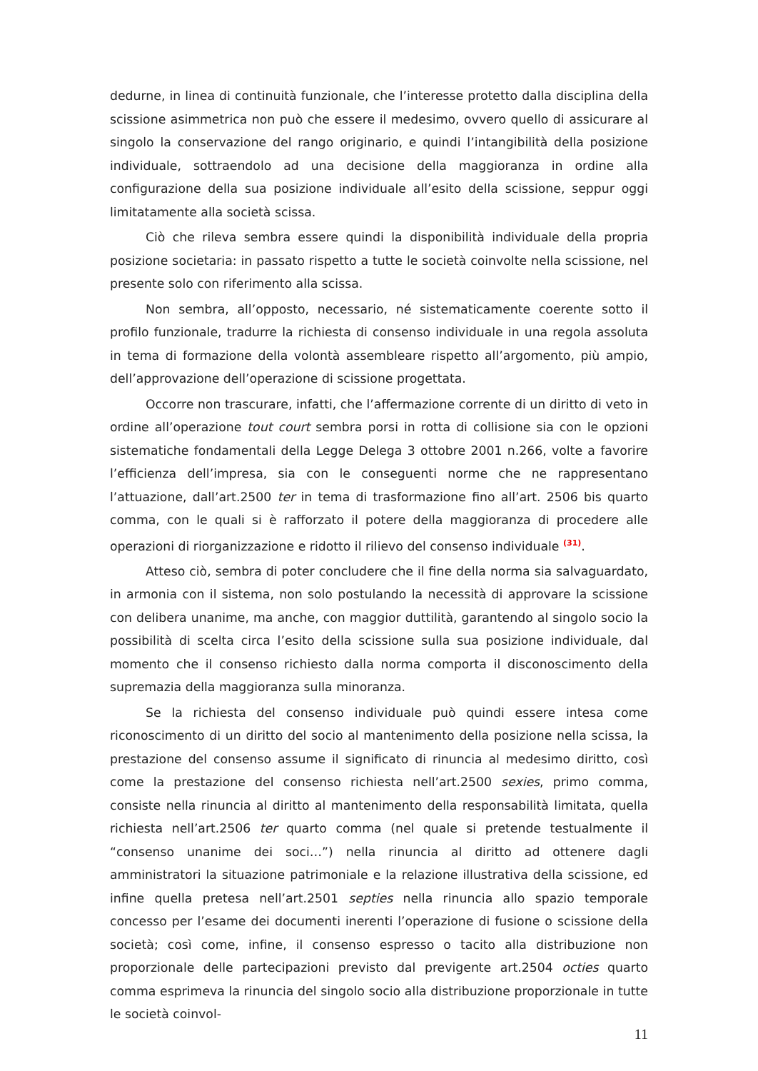dedurne, in linea di continuità funzionale, che l’interesse protetto dalla disciplina della scissione asimmetrica non può che essere il medesimo, ovvero quello di assicurare al singolo la conservazione del rango originario, e quindi l’intangibilità della posizione individuale, sottraendolo ad una decisione della maggioranza in ordine alla configurazione della sua posizione individuale all’esito della scissione, seppur oggi limitatamente alla società scissa.
Ciò che rileva sembra essere quindi la disponibilità individuale della propria posizione societaria: in passato rispetto a tutte le società coinvolte nella scissione, nel presente solo con riferimento alla scissa.
Non sembra, all’opposto, necessario, né sistematicamente coerente sotto il profilo funzionale, tradurre la richiesta di consenso individuale in una regola assoluta in tema di formazione della volontà assembleare rispetto all’argomento, più ampio, dell’approvazione dell’operazione di scissione progettata.
Occorre non trascurare, infatti, che l’affermazione corrente di un diritto di veto in ordine all’operazione tout court sembra porsi in rotta di collisione sia con le opzioni sistematiche fondamentali della Legge Delega 3 ottobre 2001 n.266, volte a favorire l’efficienza dell’impresa, sia con le conseguenti norme che ne rappresentano l’attuazione, dall’art.2500 ter in tema di trasformazione fino all’art. 2506 bis quarto comma, con le quali si è rafforzato il potere della maggioranza di procedere alle operazioni di riorganizzazione e ridotto il rilievo del consenso individuale <sup>(31)</sup>.
Atteso ciò, sembra di poter concludere che il fine della norma sia salvaguardato, in armonia con il sistema, non solo postulando la necessità di approvare la scissione con delibera unanime, ma anche, con maggior duttilità, garantendo al singolo socio la possibilità di scelta circa l’esito della scissione sulla sua posizione individuale, dal momento che il consenso richiesto dalla norma comporta il disconoscimento della supremazia della maggioranza sulla minoranza.
Se la richiesta del consenso individuale può quindi essere intesa come riconoscimento di un diritto del socio al mantenimento della posizione nella scissa, la prestazione del consenso assume il significato di rinuncia al medesimo diritto, così come la prestazione del consenso richiesta nell’art.2500 sexies, primo comma, consiste nella rinuncia al diritto al mantenimento della responsabilità limitata, quella richiesta nell’art.2506 ter quarto comma (nel quale si pretende testualmente il “consenso unanime dei soci…”) nella rinuncia al diritto ad ottenere dagli amministratori la situazione patrimoniale e la relazione illustrativa della scissione, ed infine quella pretesa nell’art.2501 septies nella rinuncia allo spazio temporale concesso per l’esame dei documenti inerenti l’operazione di fusione o scissione della società; così come, infine, il consenso espresso o tacito alla distribuzione non proporzionale delle partecipazioni previsto dal previgente art.2504 octies quarto comma esprimeva la rinuncia del singolo socio alla distribuzione proporzionale in tutte le società coinvol-
11